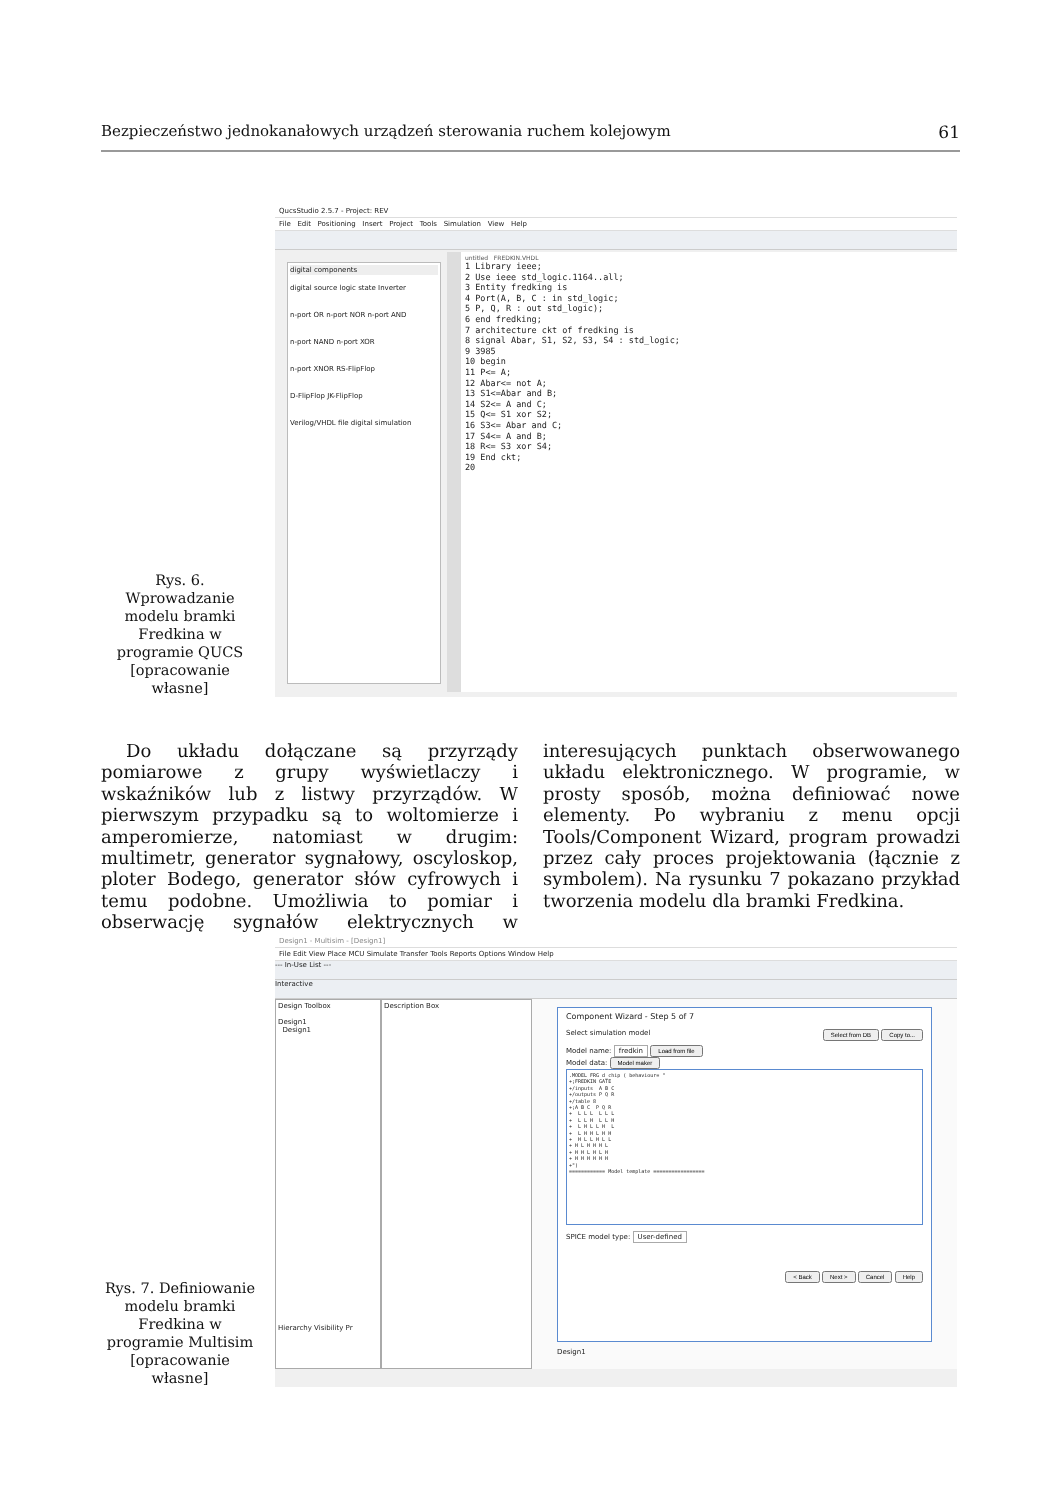Bezpieczeństwo jednokanałowych urządzeń sterowania ruchem kolejowym 61
Rys. 6. Wprowadzanie modelu bramki Fredkina w programie QUCS [opracowanie własne]
QucsStudio 2.5.7 - Project: REV
File Edit Positioning Insert Project Tools Simulation View Help
digital components
digital source logic state Inverter
n-port OR n-port NOR n-port AND
n-port NAND n-port XOR
n-port XNOR RS-FlipFlop
D-FlipFlop JK-FlipFlop
Verilog/VHDL file digital simulation
untitled FREDKIN.VHDL
1 Library ieee;
2 Use ieee std_logic.1164..all;
3 Entity fredking is
4 Port(A, B, C : in std_logic;
5 P, Q, R : out std_logic);
6 end fredking;
7 architecture ckt of fredking is
8 signal Abar, S1, S2, S3, S4 : std_logic;
9 3985
10 begin
11 P<= A;
12 Abar<= not A;
13 S1<=Abar and B;
14 S2<= A and C;
15 Q<= S1 xor S2;
16 S3<= Abar and C;
17 S4<= A and B;
18 R<= S3 xor S4;
19 End ckt;
20
Do układu dołączane są przyrządy pomiarowe z grupy wyświetlaczy i wskaźników lub z listwy przyrządów. W pierwszym przypadku są to woltomierze i amperomierze, natomiast w drugim: multimetr, generator sygnałowy, oscyloskop, ploter Bodego, generator słów cyfrowych i temu podobne. Umożliwia to pomiar i obserwację sygnałów elektrycznych w interesujących punktach obserwowanego układu elektronicznego. W programie, w prosty sposób, można definiować nowe elementy. Po wybraniu z menu opcji Tools/Component Wizard, program prowadzi przez cały proces projektowania (łącznie z symbolem). Na rysunku 7 pokazano przykład tworzenia modelu dla bramki Fredkina.
Rys. 7. Definiowanie modelu bramki Fredkina w programie Multisim [opracowanie własne]
Design1 - Multisim - [Design1]
File Edit View Place MCU Simulate Transfer Tools Reports Options Window Help
--- In-Use List ---
Interactive
Design Toolbox
Design1
Design1
Hierarchy Visibility Pr
Description Box
Component Wizard - Step 5 of 7
Select simulation model Select from DB Copy to...
Model name: fredkin Load from file
Model data: Model maker
.MODEL FRG d_chip ( behaviour= "
+;FREDKIN GATE
+/inputs  A B C
+/outputs P Q R
+/table 8
+;A B C  P Q R
+  L L L  L L L
+  L L H  L L H
+  L H L L H  L
+  L H H L H H
+  H L L H L L
+ H L H H H L
+ H H L H L H
+ H H H H H H
+")
============ Model template =================
SPICE model type: User-defined
< Back Next > Cancel Help
Design1